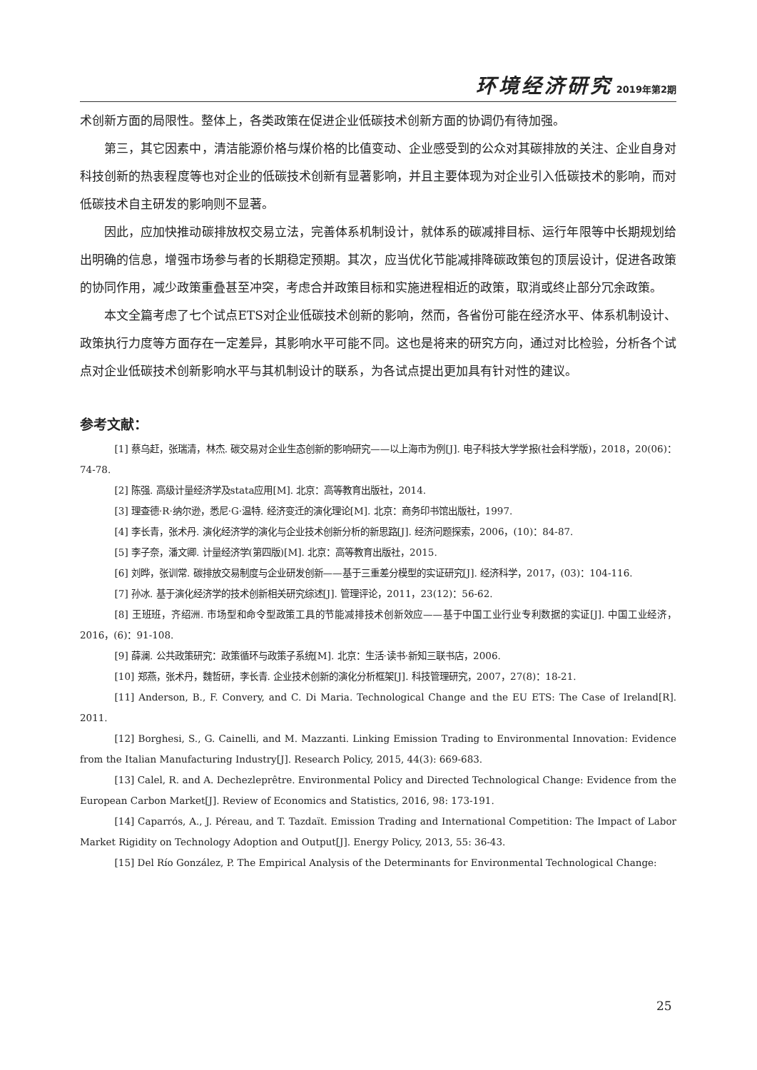环境经济研究 2019年第2期
术创新方面的局限性。整体上，各类政策在促进企业低碳技术创新方面的协调仍有待加强。
第三，其它因素中，清洁能源价格与煤价格的比值变动、企业感受到的公众对其碳排放的关注、企业自身对科技创新的热衷程度等也对企业的低碳技术创新有显著影响，并且主要体现为对企业引入低碳技术的影响，而对低碳技术自主研发的影响则不显著。
因此，应加快推动碳排放权交易立法，完善体系机制设计，就体系的碳减排目标、运行年限等中长期规划给出明确的信息，增强市场参与者的长期稳定预期。其次，应当优化节能减排降碳政策包的顶层设计，促进各政策的协同作用，减少政策重叠甚至冲突，考虑合并政策目标和实施进程相近的政策，取消或终止部分冗余政策。
本文全篇考虑了七个试点ETS对企业低碳技术创新的影响，然而，各省份可能在经济水平、体系机制设计、政策执行力度等方面存在一定差异，其影响水平可能不同。这也是将来的研究方向，通过对比检验，分析各个试点对企业低碳技术创新影响水平与其机制设计的联系，为各试点提出更加具有针对性的建议。
参考文献：
[1] 蔡乌赶，张瑞清，林杰. 碳交易对企业生态创新的影响研究——以上海市为例[J]. 电子科技大学学报(社会科学版)，2018，20(06)：74-78.
[2] 陈强. 高级计量经济学及stata应用[M]. 北京：高等教育出版社，2014.
[3] 理查德·R·纳尔逊，悉尼·G·温特. 经济变迁的演化理论[M]. 北京：商务印书馆出版社，1997.
[4] 李长青，张术丹. 演化经济学的演化与企业技术创新分析的新思路[J]. 经济问题探索，2006，(10)：84-87.
[5] 李子奈，潘文卿. 计量经济学(第四版)[M]. 北京：高等教育出版社，2015.
[6] 刘晔，张训常. 碳排放交易制度与企业研发创新——基于三重差分模型的实证研究[J]. 经济科学，2017，(03)：104-116.
[7] 孙冰. 基于演化经济学的技术创新相关研究综述[J]. 管理评论，2011，23(12)：56-62.
[8] 王班班，齐绍洲. 市场型和命令型政策工具的节能减排技术创新效应——基于中国工业行业专利数据的实证[J]. 中国工业经济，2016，(6)：91-108.
[9] 薛澜. 公共政策研究：政策循环与政策子系统[M]. 北京：生活·读书·新知三联书店，2006.
[10] 郑燕，张术丹，魏哲研，李长青. 企业技术创新的演化分析框架[J]. 科技管理研究，2007，27(8)：18-21.
[11] Anderson, B., F. Convery, and C. Di Maria. Technological Change and the EU ETS: The Case of Ireland[R]. 2011.
[12] Borghesi, S., G. Cainelli, and M. Mazzanti. Linking Emission Trading to Environmental Innovation: Evidence from the Italian Manufacturing Industry[J]. Research Policy, 2015, 44(3): 669-683.
[13] Calel, R. and A. Dechezleprêtre. Environmental Policy and Directed Technological Change: Evidence from the European Carbon Market[J]. Review of Economics and Statistics, 2016, 98: 173-191.
[14] Caparrós, A., J. Péreau, and T. Tazdaït. Emission Trading and International Competition: The Impact of Labor Market Rigidity on Technology Adoption and Output[J]. Energy Policy, 2013, 55: 36-43.
[15] Del Río González, P. The Empirical Analysis of the Determinants for Environmental Technological Change:
25